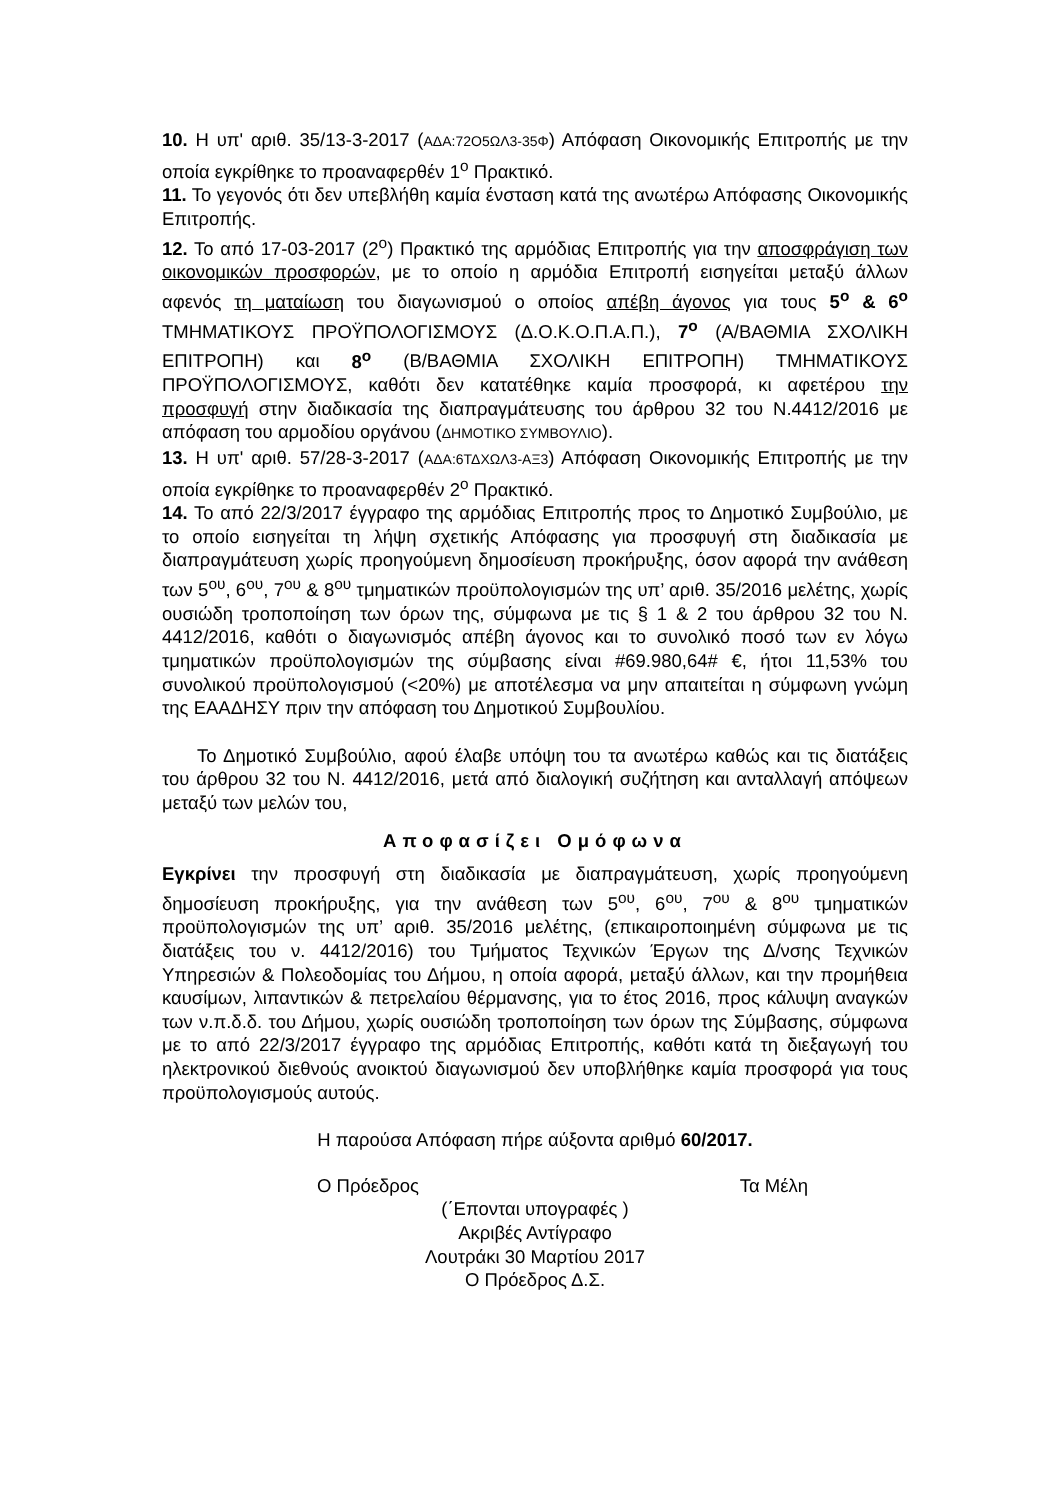10. Η υπ' αριθ. 35/13-3-2017 (ΑΔΑ:72Ο5ΩΛ3-35Φ) Απόφαση Οικονομικής Επιτροπής με την οποία εγκρίθηκε το προαναφερθέν 1<sup>ο</sup> Πρακτικό.
11. Το γεγονός ότι δεν υπεβλήθη καμία ένσταση κατά της ανωτέρω Απόφασης Οικονομικής Επιτροπής.
12. Το από 17-03-2017 (2<sup>ο</sup>) Πρακτικό της αρμόδιας Επιτροπής για την αποσφράγιση των οικονομικών προσφορών, με το οποίο η αρμόδια Επιτροπή εισηγείται μεταξύ άλλων αφενός τη ματαίωση του διαγωνισμού ο οποίος απέβη άγονος για τους 5<sup>ο</sup> & 6<sup>ο</sup> ΤΜΗΜΑΤΙΚΟΥΣ ΠΡΟΫΠΟΛΟΓΙΣΜΟΥΣ (Δ.Ο.Κ.Ο.Π.Α.Π.), 7<sup>ο</sup> (Α/ΒΑΘΜΙΑ ΣΧΟΛΙΚΗ ΕΠΙΤΡΟΠΗ) και 8<sup>ο</sup> (Β/ΒΑΘΜΙΑ ΣΧΟΛΙΚΗ ΕΠΙΤΡΟΠΗ) ΤΜΗΜΑΤΙΚΟΥΣ ΠΡΟΫΠΟΛΟΓΙΣΜΟΥΣ, καθότι δεν κατατέθηκε καμία προσφορά, κι αφετέρου την προσφυγή στην διαδικασία της διαπραγμάτευσης του άρθρου 32 του Ν.4412/2016 με απόφαση του αρμοδίου οργάνου (ΔΗΜΟΤΙΚΟ ΣΥΜΒΟΥΛΙΟ).
13. Η υπ' αριθ. 57/28-3-2017 (ΑΔΑ:6ΤΔΧΩΛ3-ΑΞ3) Απόφαση Οικονομικής Επιτροπής με την οποία εγκρίθηκε το προαναφερθέν 2<sup>ο</sup> Πρακτικό.
14. Το από 22/3/2017 έγγραφο της αρμόδιας Επιτροπής προς το Δημοτικό Συμβούλιο, με το οποίο εισηγείται τη λήψη σχετικής Απόφασης για προσφυγή στη διαδικασία με διαπραγμάτευση χωρίς προηγούμενη δημοσίευση προκήρυξης, όσον αφορά την ανάθεση των 5<sup>ου</sup>, 6<sup>ου</sup>, 7<sup>ου</sup> & 8<sup>ου</sup> τμηματικών προϋπολογισμών της υπ’ αριθ. 35/2016 μελέτης, χωρίς ουσιώδη τροποποίηση των όρων της, σύμφωνα με τις § 1 & 2 του άρθρου 32 του Ν. 4412/2016, καθότι ο διαγωνισμός απέβη άγονος και το συνολικό ποσό των εν λόγω τμηματικών προϋπολογισμών της σύμβασης είναι #69.980,64# €, ήτοι 11,53% του συνολικού προϋπολογισμού (<20%) με αποτέλεσμα να μην απαιτείται η σύμφωνη γνώμη της ΕΑΑΔΗΣΥ πριν την απόφαση του Δημοτικού Συμβουλίου.
Το Δημοτικό Συμβούλιο, αφού έλαβε υπόψη του τα ανωτέρω καθώς και τις διατάξεις του άρθρου 32 του Ν. 4412/2016, μετά από διαλογική συζήτηση και ανταλλαγή απόψεων μεταξύ των μελών του,
Αποφασίζει Ομόφωνα
Εγκρίνει την προσφυγή στη διαδικασία με διαπραγμάτευση, χωρίς προηγούμενη δημοσίευση προκήρυξης, για την ανάθεση των 5<sup>ου</sup>, 6<sup>ου</sup>, 7<sup>ου</sup> & 8<sup>ου</sup> τμηματικών προϋπολογισμών της υπ’ αριθ. 35/2016 μελέτης, (επικαιροποιημένη σύμφωνα με τις διατάξεις του ν. 4412/2016) του Τμήματος Τεχνικών Έργων της Δ/νσης Τεχνικών Υπηρεσιών & Πολεοδομίας του Δήμου, η οποία αφορά, μεταξύ άλλων, και την προμήθεια καυσίμων, λιπαντικών & πετρελαίου θέρμανσης, για το έτος 2016, προς κάλυψη αναγκών των ν.π.δ.δ. του Δήμου, χωρίς ουσιώδη τροποποίηση των όρων της Σύμβασης, σύμφωνα με το από 22/3/2017 έγγραφο της αρμόδιας Επιτροπής, καθότι κατά τη διεξαγωγή του ηλεκτρονικού διεθνούς ανοικτού διαγωνισμού δεν υποβλήθηκε καμία προσφορά για τους προϋπολογισμούς αυτούς.
Η παρούσα Απόφαση πήρε αύξοντα αριθμό 60/2017.
Ο Πρόεδρος Τα Μέλη
(΄Επονται υπογραφές )
Ακριβές Αντίγραφο
Λουτράκι 30 Μαρτίου 2017
Ο Πρόεδρος Δ.Σ.